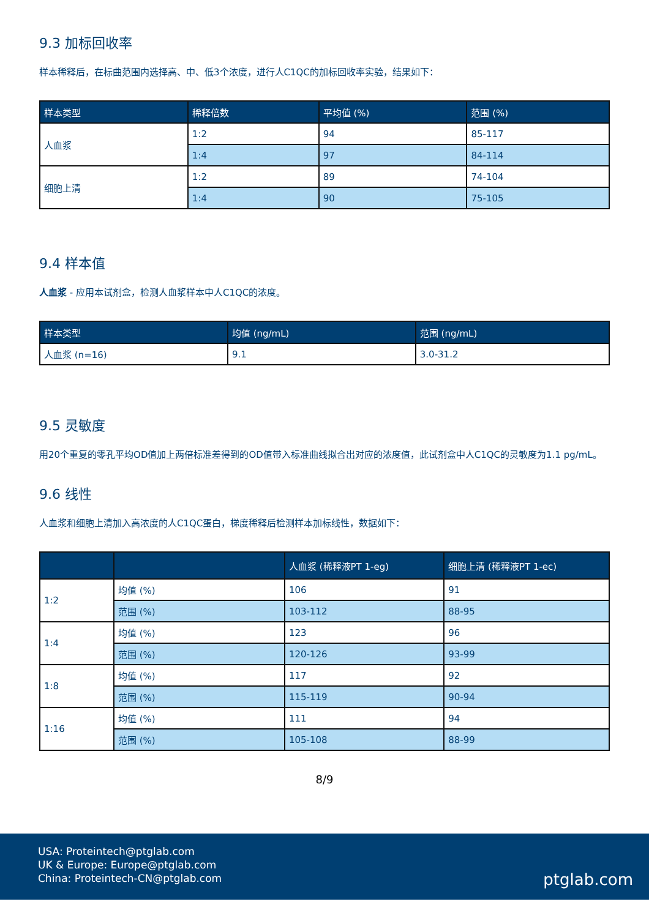9.3 加标回收率
样本稀释后，在标曲范围内选择高、中、低3个浓度，进行人C1QC的加标回收率实验，结果如下：
| 样本类型 | 稀释倍数 | 平均值 (%) | 范围 (%) |
| --- | --- | --- | --- |
| 人血浆 | 1:2 | 94 | 85-117 |
| | 1:4 | 97 | 84-114 |
| 细胞上清 | 1:2 | 89 | 74-104 |
| | 1:4 | 90 | 75-105 |
9.4 样本值
人血浆 - 应用本试剂盒，检测人血浆样本中人C1QC的浓度。
| 样本类型 | 均值 (ng/mL) | 范围 (ng/mL) |
| --- | --- | --- |
| 人血浆 (n=16) | 9.1 | 3.0-31.2 |
9.5 灵敏度
用20个重复的零孔平均OD值加上两倍标准差得到的OD值带入标准曲线拟合出对应的浓度值，此试剂盒中人C1QC的灵敏度为1.1 pg/mL。
9.6 线性
人血浆和细胞上清加入高浓度的人C1QC蛋白，梯度稀释后检测样本加标线性，数据如下：
| | | 人血浆 (稀释液PT 1-eg) | 细胞上清 (稀释液PT 1-ec) |
| --- | --- | --- | --- |
| 1:2 | 均值 (%) | 106 | 91 |
| | 范围 (%) | 103-112 | 88-95 |
| 1:4 | 均值 (%) | 123 | 96 |
| | 范围 (%) | 120-126 | 93-99 |
| 1:8 | 均值 (%) | 117 | 92 |
| | 范围 (%) | 115-119 | 90-94 |
| 1:16 | 均值 (%) | 111 | 94 |
| | 范围 (%) | 105-108 | 88-99 |
8/9
USA: Proteintech@ptglab.com
UK & Europe: Europe@ptglab.com
China: Proteintech-CN@ptglab.com
ptglab.com